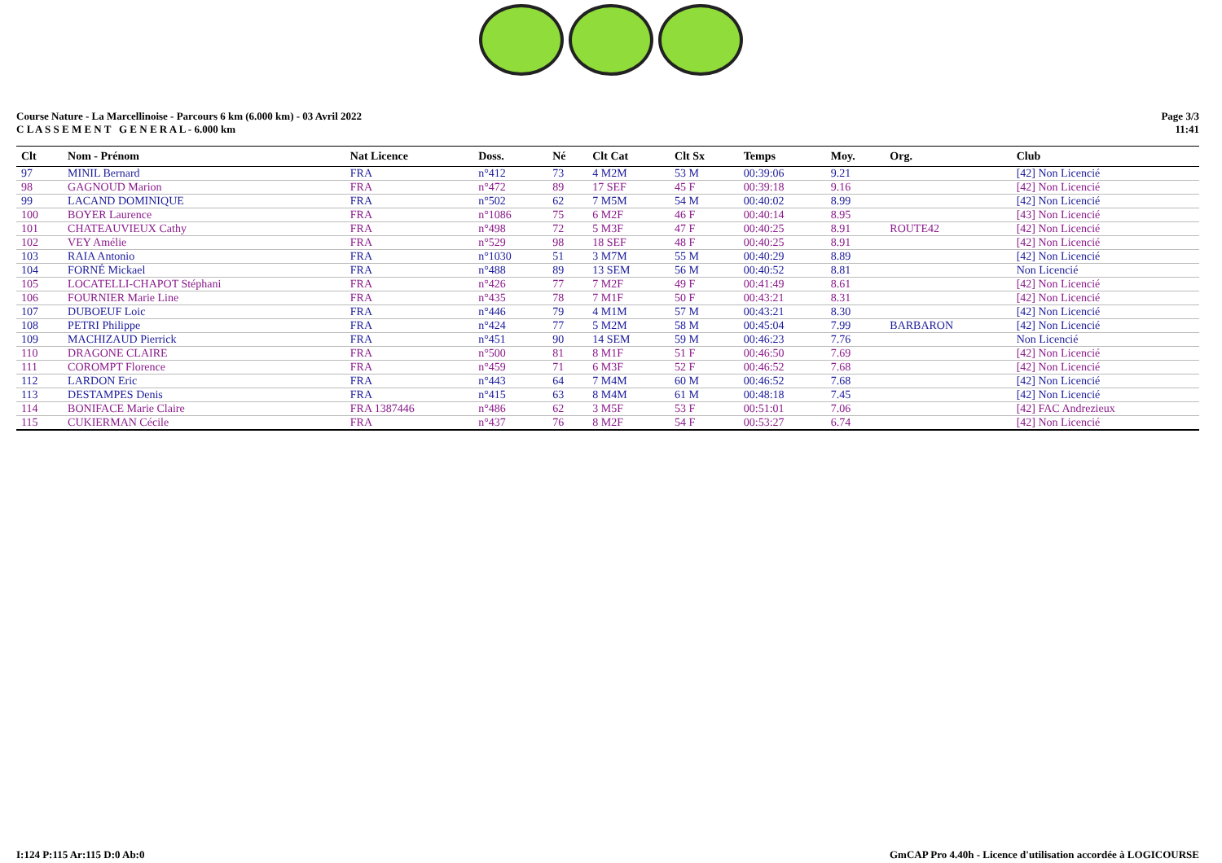Course Nature - La Marcellinoise - Parcours 6 km (6.000 km) - 03 Avril 2022
C L A S S E M E N T G E N E R A L - 6.000 km
Page 3/3
11:41
| Clt | Nom - Prénom | Nat Licence | Doss. | Né | Clt Cat | Clt Sx | Temps | Moy. | Org. | Club |
| --- | --- | --- | --- | --- | --- | --- | --- | --- | --- | --- |
| 97 | MINIL Bernard | FRA | n°412 | 73 | 4 M2M | 53 M | 00:39:06 | 9.21 | | [42] Non Licencié |
| 98 | GAGNOUD Marion | FRA | n°472 | 89 | 17 SEF | 45 F | 00:39:18 | 9.16 | | [42] Non Licencié |
| 99 | LACAND DOMINIQUE | FRA | n°502 | 62 | 7 M5M | 54 M | 00:40:02 | 8.99 | | [42] Non Licencié |
| 100 | BOYER Laurence | FRA | n°1086 | 75 | 6 M2F | 46 F | 00:40:14 | 8.95 | | [43] Non Licencié |
| 101 | CHATEAUVIEUX Cathy | FRA | n°498 | 72 | 5 M3F | 47 F | 00:40:25 | 8.91 | ROUTE42 | [42] Non Licencié |
| 102 | VEY Amélie | FRA | n°529 | 98 | 18 SEF | 48 F | 00:40:25 | 8.91 | | [42] Non Licencié |
| 103 | RAIA Antonio | FRA | n°1030 | 51 | 3 M7M | 55 M | 00:40:29 | 8.89 | | [42] Non Licencié |
| 104 | FORNÉ Mickael | FRA | n°488 | 89 | 13 SEM | 56 M | 00:40:52 | 8.81 | | Non Licencié |
| 105 | LOCATELLI-CHAPOT Stéphani | FRA | n°426 | 77 | 7 M2F | 49 F | 00:41:49 | 8.61 | | [42] Non Licencié |
| 106 | FOURNIER Marie Line | FRA | n°435 | 78 | 7 M1F | 50 F | 00:43:21 | 8.31 | | [42] Non Licencié |
| 107 | DUBOEUF Loic | FRA | n°446 | 79 | 4 M1M | 57 M | 00:43:21 | 8.30 | | [42] Non Licencié |
| 108 | PETRI Philippe | FRA | n°424 | 77 | 5 M2M | 58 M | 00:45:04 | 7.99 | BARBARON | [42] Non Licencié |
| 109 | MACHIZAUD Pierrick | FRA | n°451 | 90 | 14 SEM | 59 M | 00:46:23 | 7.76 | | Non Licencié |
| 110 | DRAGONE CLAIRE | FRA | n°500 | 81 | 8 M1F | 51 F | 00:46:50 | 7.69 | | [42] Non Licencié |
| 111 | COROMPT Florence | FRA | n°459 | 71 | 6 M3F | 52 F | 00:46:52 | 7.68 | | [42] Non Licencié |
| 112 | LARDON Eric | FRA | n°443 | 64 | 7 M4M | 60 M | 00:46:52 | 7.68 | | [42] Non Licencié |
| 113 | DESTAMPES Denis | FRA | n°415 | 63 | 8 M4M | 61 M | 00:48:18 | 7.45 | | [42] Non Licencié |
| 114 | BONIFACE Marie Claire | FRA 1387446 | n°486 | 62 | 3 M5F | 53 F | 00:51:01 | 7.06 | | [42] FAC Andrezieux |
| 115 | CUKIERMAN Cécile | FRA | n°437 | 76 | 8 M2F | 54 F | 00:53:27 | 6.74 | | [42] Non Licencié |
I:124 P:115 Ar:115 D:0 Ab:0 GmCAP Pro 4.40h - Licence d'utilisation accordée à LOGICOURSE